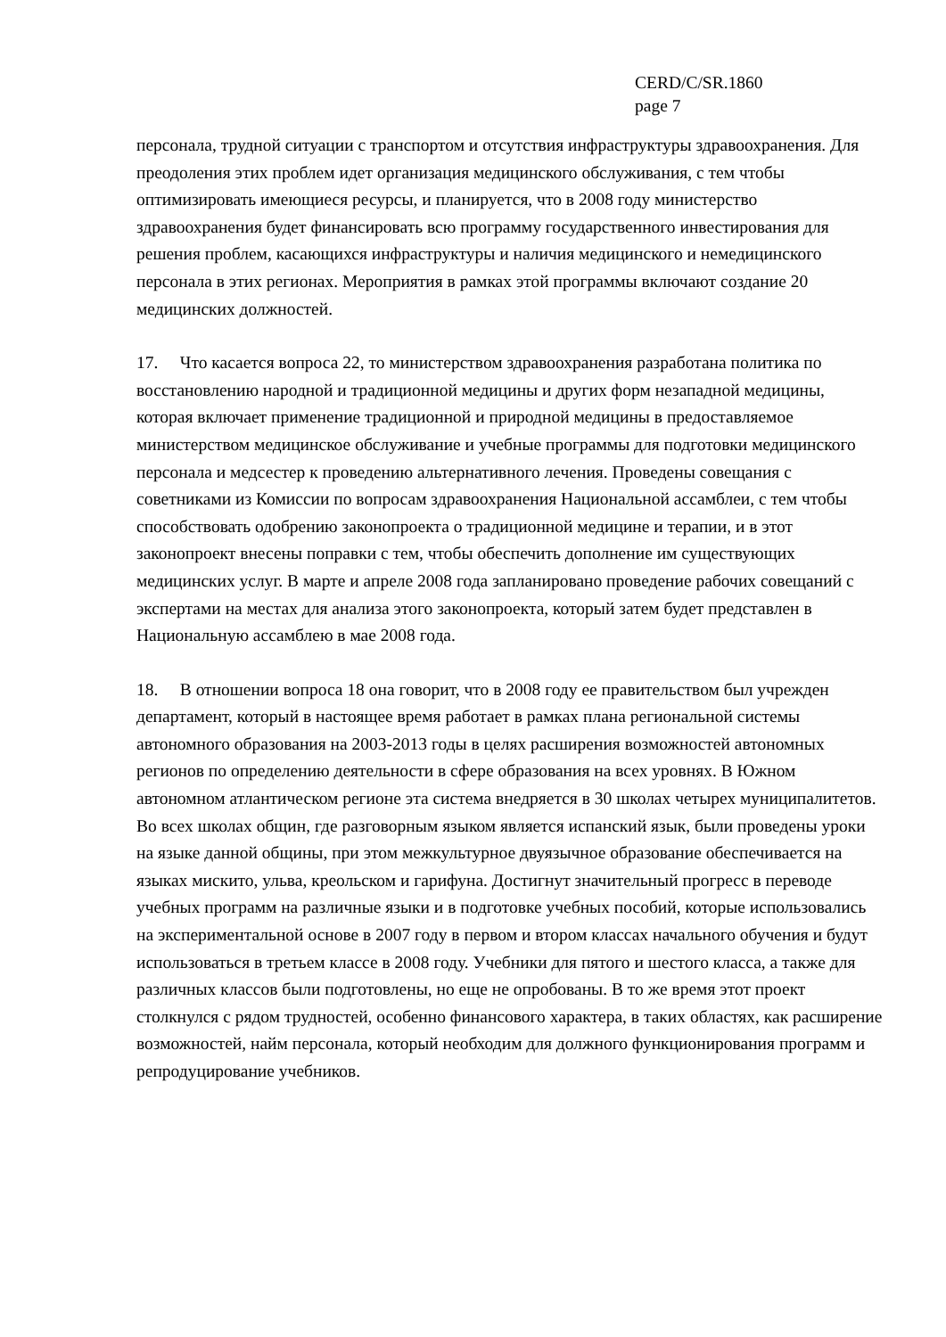CERD/C/SR.1860
page 7
персонала, трудной ситуации с транспортом и отсутствия инфраструктуры здравоохранения. Для преодоления этих проблем идет организация медицинского обслуживания, с тем чтобы оптимизировать имеющиеся ресурсы, и планируется, что в 2008 году министерство здравоохранения будет финансировать всю программу государственного инвестирования для решения проблем, касающихся инфраструктуры и наличия медицинского и немедицинского персонала в этих регионах. Мероприятия в рамках этой программы включают создание 20 медицинских должностей.
17. Что касается вопроса 22, то министерством здравоохранения разработана политика по восстановлению народной и традиционной медицины и других форм незападной медицины, которая включает применение традиционной и природной медицины в предоставляемое министерством медицинское обслуживание и учебные программы для подготовки медицинского персонала и медсестер к проведению альтернативного лечения. Проведены совещания с советниками из Комиссии по вопросам здравоохранения Национальной ассамблеи, с тем чтобы способствовать одобрению законопроекта о традиционной медицине и терапии, и в этот законопроект внесены поправки с тем, чтобы обеспечить дополнение им существующих медицинских услуг. В марте и апреле 2008 года запланировано проведение рабочих совещаний с экспертами на местах для анализа этого законопроекта, который затем будет представлен в Национальную ассамблею в мае 2008 года.
18. В отношении вопроса 18 она говорит, что в 2008 году ее правительством был учрежден департамент, который в настоящее время работает в рамках плана региональной системы автономного образования на 2003-2013 годы в целях расширения возможностей автономных регионов по определению деятельности в сфере образования на всех уровнях. В Южном автономном атлантическом регионе эта система внедряется в 30 школах четырех муниципалитетов. Во всех школах общин, где разговорным языком является испанский язык, были проведены уроки на языке данной общины, при этом межкультурное двуязычное образование обеспечивается на языках мискито, ульва, креольском и гарифуна. Достигнут значительный прогресс в переводе учебных программ на различные языки и в подготовке учебных пособий, которые использовались на экспериментальной основе в 2007 году в первом и втором классах начального обучения и будут использоваться в третьем классе в 2008 году. Учебники для пятого и шестого класса, а также для различных классов были подготовлены, но еще не опробованы. В то же время этот проект столкнулся с рядом трудностей, особенно финансового характера, в таких областях, как расширение возможностей, найм персонала, который необходим для должного функционирования программ и репродуцирование учебников.